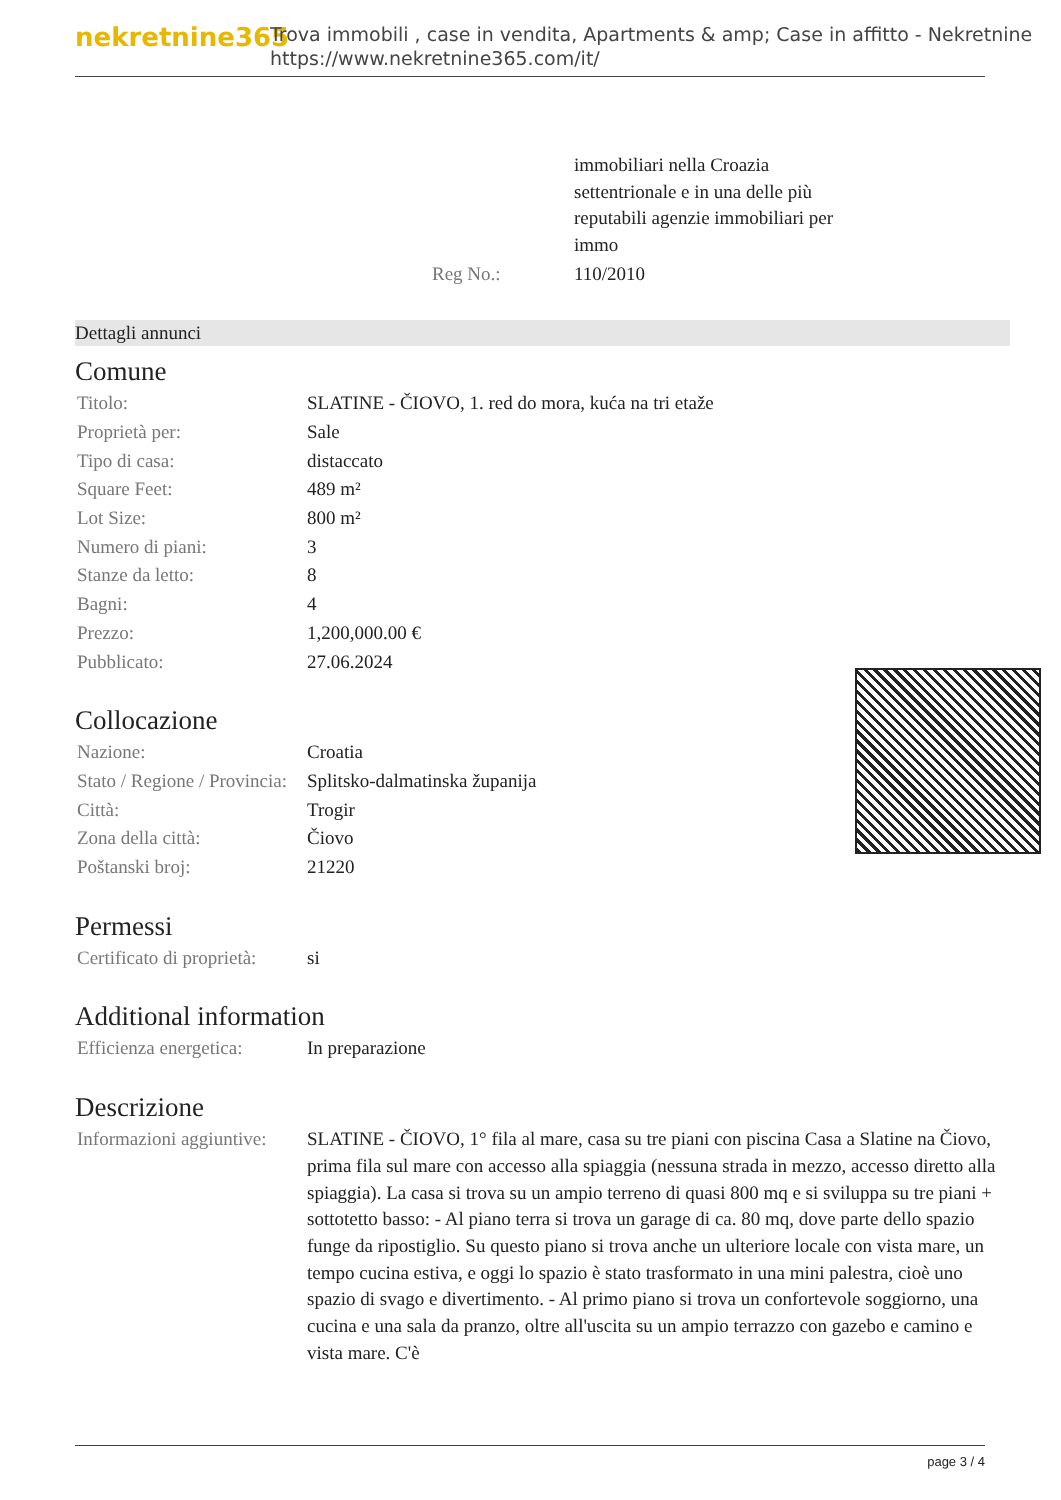nekretnine365
Trova immobili , case in vendita, Apartments & amp; Case in affitto - Nekretnine
https://www.nekretnine365.com/it/
| | immobiliari nella Croazia settentrionale e in una delle più reputabili agenzie immobiliari per immo |
| Reg No.: | 110/2010 |
Dettagli annunci
Comune
| Titolo: | SLATINE - ČIOVO, 1. red do mora, kuća na tri etaže |
| Proprietà per: | Sale |
| Tipo di casa: | distaccato |
| Square Feet: | 489 m² |
| Lot Size: | 800 m² |
| Numero di piani: | 3 |
| Stanze da letto: | 8 |
| Bagni: | 4 |
| Prezzo: | 1,200,000.00 € |
| Pubblicato: | 27.06.2024 |
Collocazione
| Nazione: | Croatia |
| Stato / Regione / Provincia: | Splitsko-dalmatinska županija |
| Città: | Trogir |
| Zona della città: | Čiovo |
| Poštanski broj: | 21220 |
Permessi
| Certificato di proprietà: | si |
Additional information
| Efficienza energetica: | In preparazione |
Descrizione
| Informazioni aggiuntive: | SLATINE - ČIOVO, 1° fila al mare, casa su tre piani con piscina Casa a Slatine na Čiovo, prima fila sul mare con accesso alla spiaggia (nessuna strada in mezzo, accesso diretto alla spiaggia). La casa si trova su un ampio terreno di quasi 800 mq e si sviluppa su tre piani + sottotetto basso: - Al piano terra si trova un garage di ca. 80 mq, dove parte dello spazio funge da ripostiglio. Su questo piano si trova anche un ulteriore locale con vista mare, un tempo cucina estiva, e oggi lo spazio è stato trasformato in una mini palestra, cioè uno spazio di svago e divertimento. - Al primo piano si trova un confortevole soggiorno, una cucina e una sala da pranzo, oltre all'uscita su un ampio terrazzo con gazebo e camino e vista mare. C'è |
page 3 / 4